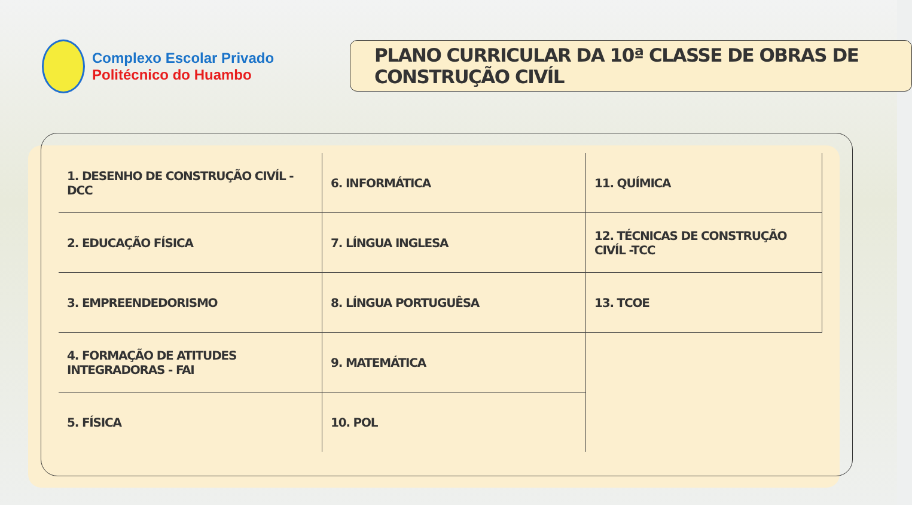Complexo Escolar Privado
Politécnico do Huambo
PLANO CURRICULAR DA 10ª CLASSE DE OBRAS DE CONSTRUÇÃO CIVÍL
| 1. DESENHO DE CONSTRUÇÃO CIVÍL - DCC | 6. INFORMÁTICA | 11. QUÍMICA |
| 2. EDUCAÇÃO FÍSICA | 7. LÍNGUA INGLESA | 12. TÉCNICAS DE CONSTRUÇÃO CIVÍL -TCC |
| 3. EMPREENDEDORISMO | 8. LÍNGUA PORTUGUÊSA | 13. TCOE |
| 4. FORMAÇÃO DE ATITUDES INTEGRADORAS - FAI | 9. MATEMÁTICA | |
| 5. FÍSICA | 10. POL | |